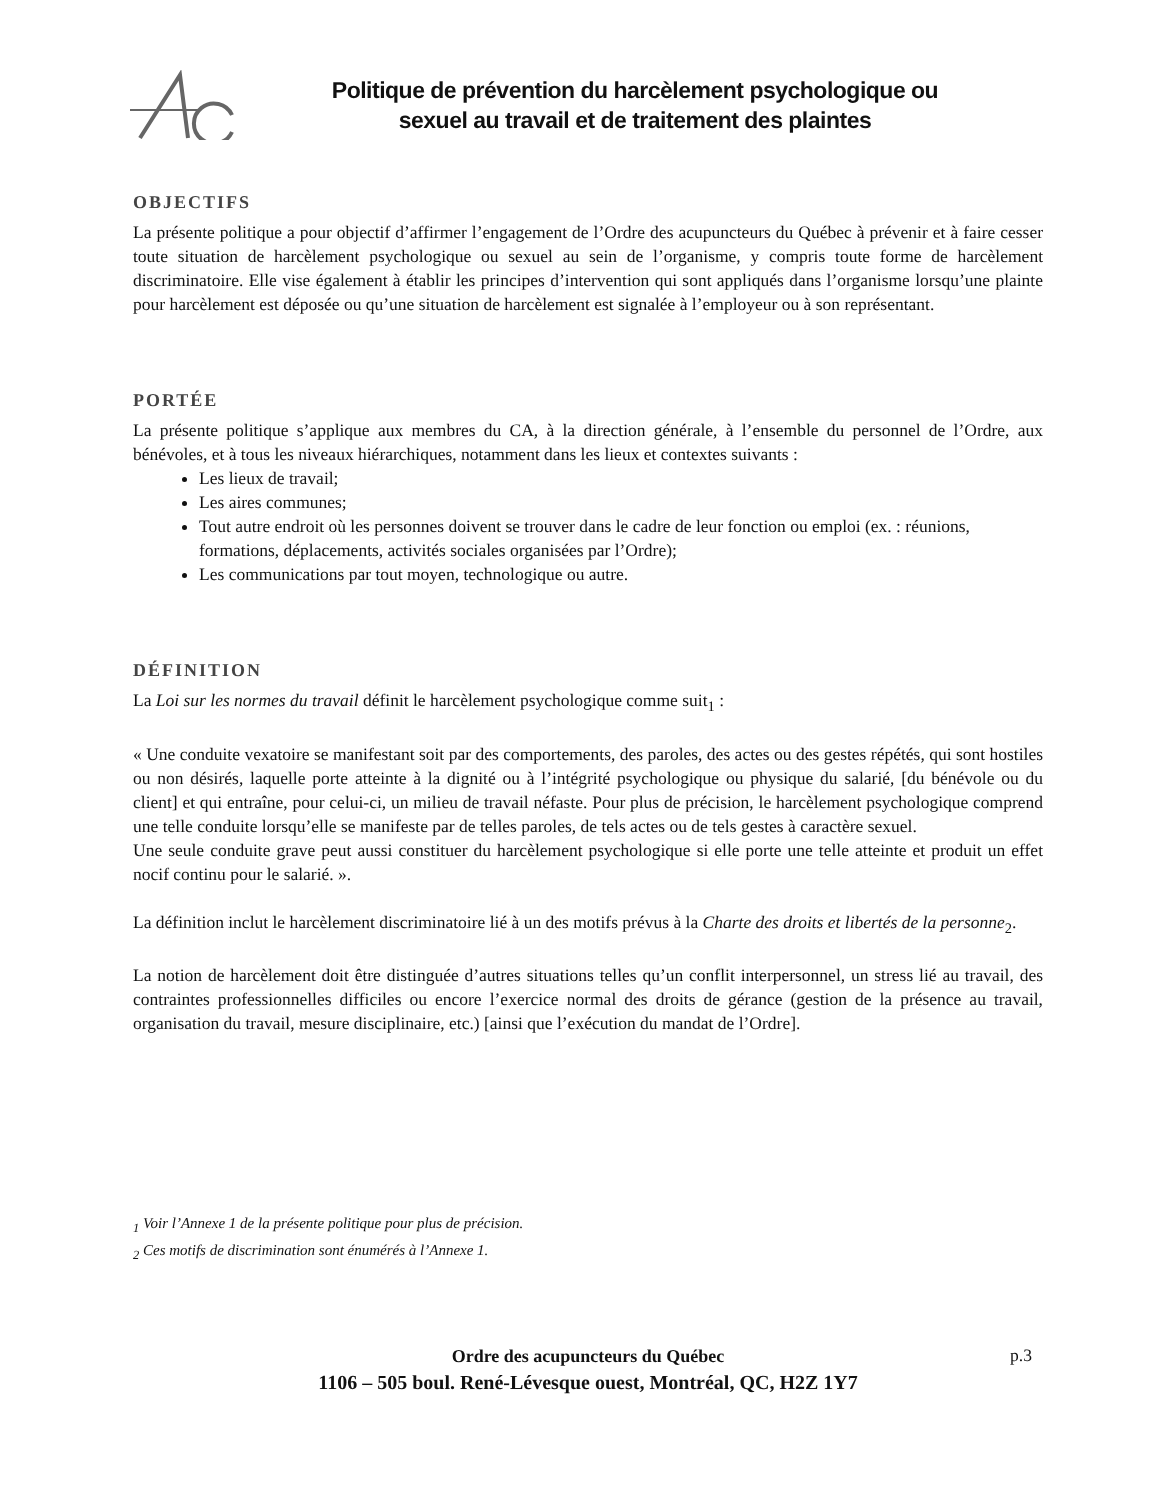Politique de prévention du harcèlement psychologique ou
sexuel au travail et de traitement des plaintes
OBJECTIFS
La présente politique a pour objectif d’affirmer l’engagement de l’Ordre des acupuncteurs du Québec à prévenir et à faire cesser toute situation de harcèlement psychologique ou sexuel au sein de l’organisme, y compris toute forme de harcèlement discriminatoire. Elle vise également à établir les principes d’intervention qui sont appliqués dans l’organisme lorsqu’une plainte pour harcèlement est déposée ou qu’une situation de harcèlement est signalée à l’employeur ou à son représentant.
PORTÉE
La présente politique s’applique aux membres du CA, à la direction générale, à l’ensemble du personnel de l’Ordre, aux bénévoles, et à tous les niveaux hiérarchiques, notamment dans les lieux et contextes suivants :
Les lieux de travail;
Les aires communes;
Tout autre endroit où les personnes doivent se trouver dans le cadre de leur fonction ou emploi (ex. : réunions, formations, déplacements, activités sociales organisées par l’Ordre);
Les communications par tout moyen, technologique ou autre.
DÉFINITION
La Loi sur les normes du travail définit le harcèlement psychologique comme suit<sub>1</sub> :
« Une conduite vexatoire se manifestant soit par des comportements, des paroles, des actes ou des gestes répétés, qui sont hostiles ou non désirés, laquelle porte atteinte à la dignité ou à l’intégrité psychologique ou physique du salarié, [du bénévole ou du client] et qui entraîne, pour celui-ci, un milieu de travail néfaste. Pour plus de précision, le harcèlement psychologique comprend une telle conduite lorsqu’elle se manifeste par de telles paroles, de tels actes ou de tels gestes à caractère sexuel.
Une seule conduite grave peut aussi constituer du harcèlement psychologique si elle porte une telle atteinte et produit un effet nocif continu pour le salarié. ».
La définition inclut le harcèlement discriminatoire lié à un des motifs prévus à la Charte des droits et libertés de la personne<sub>2</sub>.
La notion de harcèlement doit être distinguée d’autres situations telles qu’un conflit interpersonnel, un stress lié au travail, des contraintes professionnelles difficiles ou encore l’exercice normal des droits de gérance (gestion de la présence au travail, organisation du travail, mesure disciplinaire, etc.) [ainsi que l’exécution du mandat de l’Ordre].
<sub>1</sub> Voir l’Annexe 1 de la présente politique pour plus de précision.
<sub>2</sub> Ces motifs de discrimination sont énumérés à l’Annexe 1.
Ordre des acupuncteurs du Québec
1106 – 505 boul. René-Lévesque ouest, Montréal, QC, H2Z 1Y7
p.3